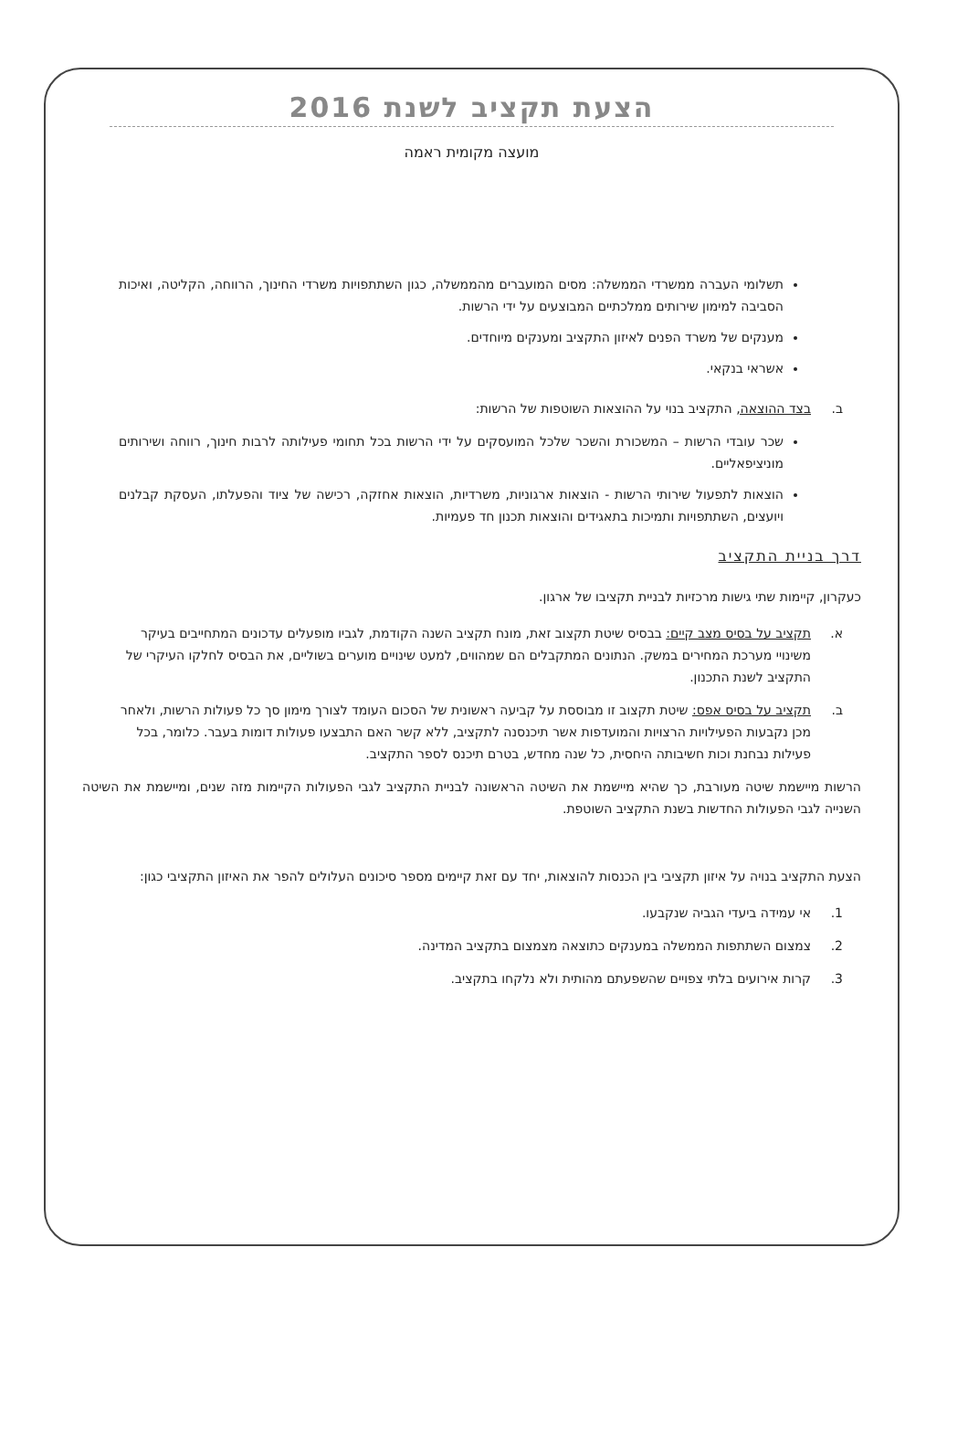הצעת תקציב לשנת 2016
מועצה מקומית ראמה
תשלומי העברה ממשרדי הממשלה: מסים המועברים מהממשלה, כגון השתתפויות משרדי החינוך, הרווחה, הקליטה, ואיכות הסביבה למימון שירותים ממלכתיים המבוצעים על ידי הרשות.
מענקים של משרד הפנים לאיזון התקציב ומענקים מיוחדים.
אשראי בנקאי.
ב. בצד ההוצאה, התקציב בנוי על ההוצאות השוטפות של הרשות:
שכר עובדי הרשות – המשכורת והשכר שלכל המועסקים על ידי הרשות בכל תחומי פעילותה לרבות חינוך, רווחה ושירותים מוניציפאליים.
הוצאות לתפעול שירותי הרשות - הוצאות ארגוניות, משרדיות, הוצאות אחזקה, רכישה של ציוד והפעלתו, העסקת קבלנים ויועצים, השתתפויות ותמיכות בתאגידים והוצאות תכנון חד פעמיות.
דרך בניית התקציב
כעקרון, קיימות שתי גישות מרכזיות לבניית תקציבו של ארגון.
א. תקציב על בסיס מצב קיים: בבסיס שיטת תקצוב זאת, מונח תקציב השנה הקודמת, לגביו מופעלים עדכונים המתחייבים בעיקר משינויי מערכת המחירים במשק. הנתונים המתקבלים הם שמהווים, למעט שינויים מוערים בשוליים, את הבסיס לחלקו העיקרי של התקציב לשנת התכנון.
ב. תקציב על בסיס אפס: שיטת תקצוב זו מבוססת על קביעה ראשונית של הסכום העומד לצורך מימון סך כל פעולות הרשות, ולאחר מכן נקבעות הפעילויות הרצויות והמועדפות אשר תיכנסנה לתקציב, ללא קשר האם התבצעו פעולות דומות בעבר. כלומר, בכל פעילות נבחנת וכות חשיבותה היחסית, כל שנה מחדש, בטרם תיכנס לספר התקציב.
הרשות מיישמת שיטה מעורבת, כך שהיא מיישמת את השיטה הראשונה לבניית התקציב לגבי הפעולות הקיימות מזה שנים, ומיישמת את השיטה השנייה לגבי הפעולות החדשות בשנת התקציב השוטפת.
הצעת התקציב בנויה על איזון תקציבי בין הכנסות להוצאות, יחד עם זאת קיימים מספר סיכונים העלולים להפר את האיזון התקציבי כגון:
1. אי עמידה ביעדי הגביה שנקבעו.
2. צמצום השתתפות הממשלה במענקים כתוצאה מצמצום בתקציב המדינה.
3. קרות אירועים בלתי צפויים שהשפעתם מהותית ולא נלקחו בתקציב.